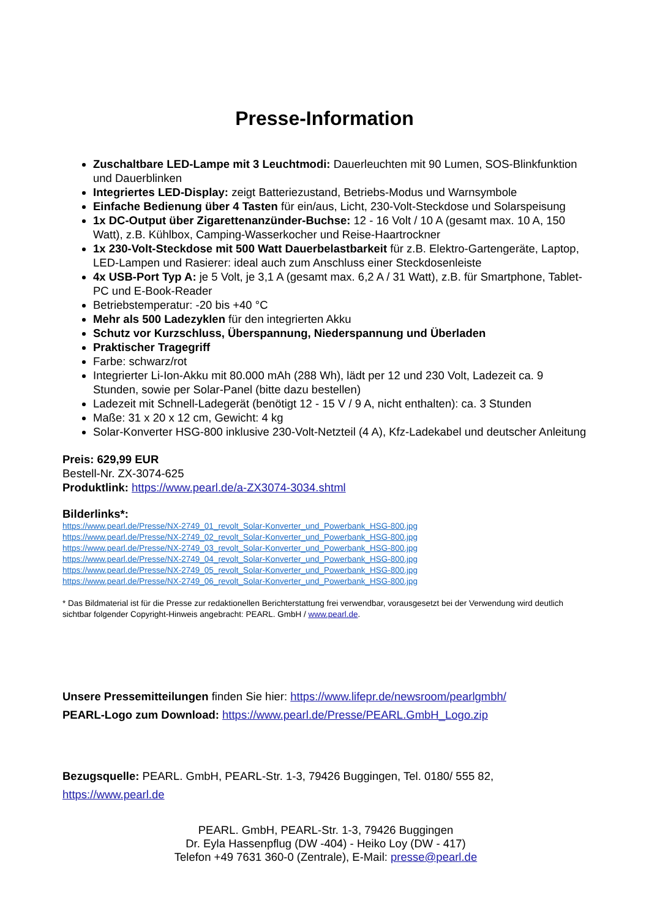Presse-Information
Zuschaltbare LED-Lampe mit 3 Leuchtmodi: Dauerleuchten mit 90 Lumen, SOS-Blinkfunktion und Dauerblinken
Integriertes LED-Display: zeigt Batteriezustand, Betriebs-Modus und Warnsymbole
Einfache Bedienung über 4 Tasten für ein/aus, Licht, 230-Volt-Steckdose und Solarspeisung
1x DC-Output über Zigarettenanzünder-Buchse: 12 - 16 Volt / 10 A (gesamt max. 10 A, 150 Watt), z.B. Kühlbox, Camping-Wasserkocher und Reise-Haartrockner
1x 230-Volt-Steckdose mit 500 Watt Dauerbelastbarkeit für z.B. Elektro-Gartengeräte, Laptop, LED-Lampen und Rasierer: ideal auch zum Anschluss einer Steckdosenleiste
4x USB-Port Typ A: je 5 Volt, je 3,1 A (gesamt max. 6,2 A / 31 Watt), z.B. für Smartphone, Tablet-PC und E-Book-Reader
Betriebstemperatur: -20 bis +40 °C
Mehr als 500 Ladezyklen für den integrierten Akku
Schutz vor Kurzschluss, Überspannung, Niederspannung und Überladen
Praktischer Tragegriff
Farbe: schwarz/rot
Integrierter Li-Ion-Akku mit 80.000 mAh (288 Wh), lädt per 12 und 230 Volt, Ladezeit ca. 9 Stunden, sowie per Solar-Panel (bitte dazu bestellen)
Ladezeit mit Schnell-Ladegerät (benötigt 12 - 15 V / 9 A, nicht enthalten): ca. 3 Stunden
Maße: 31 x 20 x 12 cm, Gewicht: 4 kg
Solar-Konverter HSG-800 inklusive 230-Volt-Netzteil (4 A), Kfz-Ladekabel und deutscher Anleitung
Preis: 629,99 EUR
Bestell-Nr. ZX-3074-625
Produktlink: https://www.pearl.de/a-ZX3074-3034.shtml
Bilderlinks*:
https://www.pearl.de/Presse/NX-2749_01_revolt_Solar-Konverter_und_Powerbank_HSG-800.jpg
https://www.pearl.de/Presse/NX-2749_02_revolt_Solar-Konverter_und_Powerbank_HSG-800.jpg
https://www.pearl.de/Presse/NX-2749_03_revolt_Solar-Konverter_und_Powerbank_HSG-800.jpg
https://www.pearl.de/Presse/NX-2749_04_revolt_Solar-Konverter_und_Powerbank_HSG-800.jpg
https://www.pearl.de/Presse/NX-2749_05_revolt_Solar-Konverter_und_Powerbank_HSG-800.jpg
https://www.pearl.de/Presse/NX-2749_06_revolt_Solar-Konverter_und_Powerbank_HSG-800.jpg
* Das Bildmaterial ist für die Presse zur redaktionellen Berichterstattung frei verwendbar, vorausgesetzt bei der Verwendung wird deutlich sichtbar folgender Copyright-Hinweis angebracht: PEARL. GmbH / www.pearl.de.
Unsere Pressemitteilungen finden Sie hier: https://www.lifepr.de/newsroom/pearlgmbh/
PEARL-Logo zum Download: https://www.pearl.de/Presse/PEARL.GmbH_Logo.zip
Bezugsquelle: PEARL. GmbH, PEARL-Str. 1-3, 79426 Buggingen, Tel. 0180/ 555 82, https://www.pearl.de
PEARL. GmbH, PEARL-Str. 1-3, 79426 Buggingen
Dr. Eyla Hassenpflug (DW -404) - Heiko Loy (DW - 417)
Telefon +49 7631 360-0 (Zentrale), E-Mail: presse@pearl.de